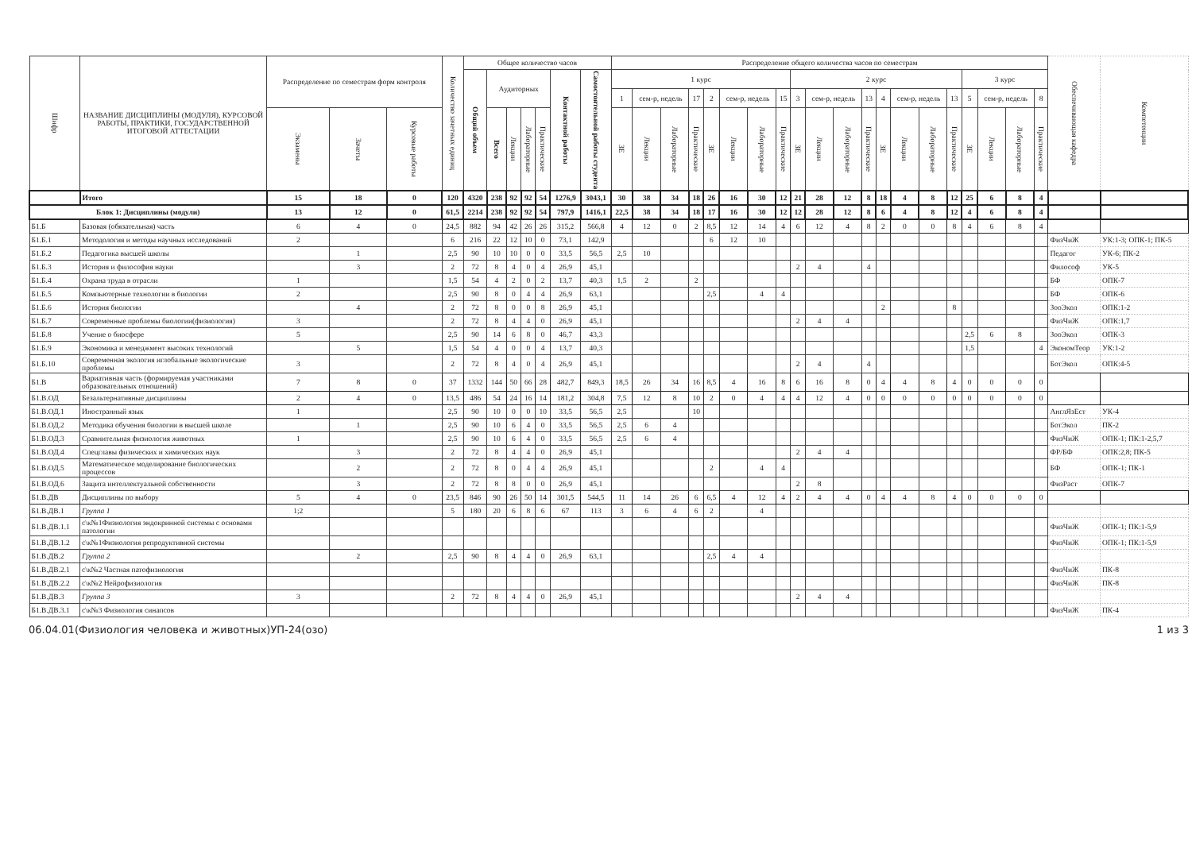| Шифр | НАЗВАНИЕ ДИСЦИПЛИНЫ (МОДУЛЯ), КУРСОВОЙ РАБОТЫ, ПРАКТИКИ, ГОСУДАРСТВЕННОЙ ИТОГОВОЙ АТТЕСТАЦИИ | Распределение по семестрам форм контроля | | | Количество зачетных единиц | Общее количество часов | | | | | | | Распределение общего количества часов по семестрам | | | | | | | | | | | | | | | | | | | | Обеспечивающая кафедра | Компетенции |
| --- | --- | --- | --- | --- | --- | --- | --- | --- | --- | --- | --- | --- | --- | --- | --- | --- | --- | --- | --- | --- | --- | --- | --- | --- | --- | --- | --- | --- | --- | --- | --- | --- | --- | --- |
| | | | | | | Общий объем | Аудиторных | | | | Контактной работы | Самостоятельной работы студента | 1 курс | | | | | | | | 2 курс | | | | | | | | 3 курс | | | | | |
| | | | | | | | | | | | | | 1 | сем-р, недель | | 17 | 2 | сем-р, недель | | 15 | 3 | сем-р, недель | | 13 | 4 | сем-р, недель | | 13 | 5 | сем-р, недель | | 8 | | |
| | | Экзамены | Зачеты | Курсовые работы | | | Всего | Лекции | Лабораторные | Практические | | | ЗЕ | Лекции | Лабораторные | Практические | ЗЕ | Лекции | Лабораторные | Практические | ЗЕ | Лекции | Лабораторные | Практические | ЗЕ | Лекции | Лабораторные | Практические | ЗЕ | Лекции | Лабораторные | Практические | | |
| | Итого | 15 | 18 | 0 | 120 | 4320 | 238 | 92 | 92 | 54 | 1276,9 | 3043,1 | 30 | 38 | 34 | 18 | 26 | 16 | 30 | 12 | 21 | 28 | 12 | 8 | 18 | 4 | 8 | 12 | 25 | 6 | 8 | 4 | | |
| Блок 1: Дисциплины (модули) | | 13 | 12 | 0 | 61,5 | 2214 | 238 | 92 | 92 | 54 | 797,9 | 1416,1 | 22,5 | 38 | 34 | 18 | 17 | 16 | 30 | 12 | 12 | 28 | 12 | 8 | 6 | 4 | 8 | 12 | 4 | 6 | 8 | 4 | | |
| Б1.Б | Базовая (обязательная) часть | 6 | 4 | 0 | 24,5 | 882 | 94 | 42 | 26 | 26 | 315,2 | 566,8 | 4 | 12 | 0 | 2 | 8,5 | 12 | 14 | 4 | 6 | 12 | 4 | 8 | 2 | 0 | 0 | 8 | 4 | 6 | 8 | 4 | | |
| Б1.Б.1 | Методология и методы научных исследований | 2 | | | 6 | 216 | 22 | 12 | 10 | 0 | 73,1 | 142,9 | | | | | 6 | 12 | 10 | | | | | | | | | | | | | | ФизЧиЖ | УК:1-3; ОПК-1; ПК-5 |
| Б1.Б.2 | Педагогика высшей школы | | 1 | | 2,5 | 90 | 10 | 10 | 0 | 0 | 33,5 | 56,5 | 2,5 | 10 | | | | | | | | | | | | | | | | | | | Педагог | УК-6; ПК-2 |
| Б1.Б.3 | История и философия науки | | 3 | | 2 | 72 | 8 | 4 | 0 | 4 | 26,9 | 45,1 | | | | | | | | | 2 | 4 | | 4 | | | | | | | | | Философ | УК-5 |
| Б1.Б.4 | Охрана труда в отрасли | 1 | | | 1,5 | 54 | 4 | 2 | 0 | 2 | 13,7 | 40,3 | 1,5 | 2 | | 2 | | | | | | | | | | | | | | | | | БФ | ОПК-7 |
| Б1.Б.5 | Компьютерные технологии в биологии | 2 | | | 2,5 | 90 | 8 | 0 | 4 | 4 | 26,9 | 63,1 | | | | | 2,5 | | 4 | 4 | | | | | | | | | | | | | БФ | ОПК-6 |
| Б1.Б.6 | История биологии | | 4 | | 2 | 72 | 8 | 0 | 0 | 8 | 26,9 | 45,1 | | | | | | | | | | | | | 2 | | | 8 | | | | | ЗооЭкол | ОПК:1-2 |
| Б1.Б.7 | Современные проблемы биологии(физиология) | 3 | | | 2 | 72 | 8 | 4 | 4 | 0 | 26,9 | 45,1 | | | | | | | | | 2 | 4 | 4 | | | | | | | | | | ФизЧиЖ | ОПК:1,7 |
| Б1.Б.8 | Учение о биосфере | 5 | | | 2,5 | 90 | 14 | 6 | 8 | 0 | 46,7 | 43,3 | | | | | | | | | | | | | | | | | 2,5 | 6 | 8 | | ЗооЭкол | ОПК-3 |
| Б1.Б.9 | Экономика и менеджмент высоких технологий | | 5 | | 1,5 | 54 | 4 | 0 | 0 | 4 | 13,7 | 40,3 | | | | | | | | | | | | | | | | | 1,5 | | | 4 | ЭкономТеор | УК:1-2 |
| Б1.Б.10 | Современная экология иглобальные экологические проблемы | 3 | | | 2 | 72 | 8 | 4 | 0 | 4 | 26,9 | 45,1 | | | | | | | | | 2 | 4 | | 4 | | | | | | | | | БотЭкол | ОПК:4-5 |
| Б1.В | Вариативная часть (формируемая участниками образовательных отношений) | 7 | 8 | 0 | 37 | 1332 | 144 | 50 | 66 | 28 | 482,7 | 849,3 | 18,5 | 26 | 34 | 16 | 8,5 | 4 | 16 | 8 | 6 | 16 | 8 | 0 | 4 | 4 | 8 | 4 | 0 | 0 | 0 | 0 | | |
| Б1.В.ОД | Безальтернативные дисциплины | 2 | 4 | 0 | 13,5 | 486 | 54 | 24 | 16 | 14 | 181,2 | 304,8 | 7,5 | 12 | 8 | 10 | 2 | 0 | 4 | 4 | 4 | 12 | 4 | 0 | 0 | 0 | 0 | 0 | 0 | 0 | 0 | 0 | | |
| Б1.В.ОД.1 | Иностранный язык | 1 | | | 2,5 | 90 | 10 | 0 | 0 | 10 | 33,5 | 56,5 | 2,5 | | | 10 | | | | | | | | | | | | | | | | | АнглЯзЕст | УК-4 |
| Б1.В.ОД.2 | Методика обучения биологии в высшей школе | | 1 | | 2,5 | 90 | 10 | 6 | 4 | 0 | 33,5 | 56,5 | 2,5 | 6 | 4 | | | | | | | | | | | | | | | | | | БотЭкол | ПК-2 |
| Б1.В.ОД.3 | Сравнительная физиология животных | 1 | | | 2,5 | 90 | 10 | 6 | 4 | 0 | 33,5 | 56,5 | 2,5 | 6 | 4 | | | | | | | | | | | | | | | | | | ФизЧиЖ | ОПК-1; ПК:1-2,5,7 |
| Б1.В.ОД.4 | Спецглавы физических и химических наук | | 3 | | 2 | 72 | 8 | 4 | 4 | 0 | 26,9 | 45,1 | | | | | | | | | 2 | 4 | 4 | | | | | | | | | | ФР/БФ | ОПК:2,8; ПК-5 |
| Б1.В.ОД.5 | Математическое моделирование биологических процессов | | 2 | | 2 | 72 | 8 | 0 | 4 | 4 | 26,9 | 45,1 | | | | | 2 | | 4 | 4 | | | | | | | | | | | | | БФ | ОПК-1; ПК-1 |
| Б1.В.ОД.6 | Защита интеллектуальной собственности | | 3 | | 2 | 72 | 8 | 8 | 0 | 0 | 26,9 | 45,1 | | | | | | | | | 2 | 8 | | | | | | | | | | | ФизРаст | ОПК-7 |
| Б1.В.ДВ | Дисциплины по выбору | 5 | 4 | 0 | 23,5 | 846 | 90 | 26 | 50 | 14 | 301,5 | 544,5 | 11 | 14 | 26 | 6 | 6,5 | 4 | 12 | 4 | 2 | 4 | 4 | 0 | 4 | 4 | 8 | 4 | 0 | 0 | 0 | 0 | | |
| Б1.В.ДВ.1 | Группа 1 | 1;2 | | | 5 | 180 | 20 | 6 | 8 | 6 | 67 | 113 | 3 | 6 | 4 | 6 | 2 | | 4 | | | | | | | | | | | | | | | |
| Б1.В.ДВ.1.1 | с\к№1Физиология эндокринной системы с основами патологии | | | | | | | | | | | | | | | | | | | | | | | | | | | | | | | | ФизЧиЖ | ОПК-1; ПК:1-5,9 |
| Б1.В.ДВ.1.2 | с\к№1Физиология репродуктивной системы | | | | | | | | | | | | | | | | | | | | | | | | | | | | | | | | ФизЧиЖ | ОПК-1; ПК:1-5,9 |
| Б1.В.ДВ.2 | Группа 2 | | 2 | | 2,5 | 90 | 8 | 4 | 4 | 0 | 26,9 | 63,1 | | | | | 2,5 | 4 | 4 | | | | | | | | | | | | | | | |
| Б1.В.ДВ.2.1 | с\к№2 Частная патофизиология | | | | | | | | | | | | | | | | | | | | | | | | | | | | | | | | ФизЧиЖ | ПК-8 |
| Б1.В.ДВ.2.2 | с\к№2 Нейрофизиология | | | | | | | | | | | | | | | | | | | | | | | | | | | | | | | | ФизЧиЖ | ПК-8 |
| Б1.В.ДВ.3 | Группа 3 | 3 | | | 2 | 72 | 8 | 4 | 4 | 0 | 26,9 | 45,1 | | | | | | | | | 2 | 4 | 4 | | | | | | | | | | | |
| Б1.В.ДВ.3.1 | с\к№3 Физиология синапсов | | | | | | | | | | | | | | | | | | | | | | | | | | | | | | | | ФизЧиЖ | ПК-4 |
06.04.01(Физиология человека и животных)УП-24(озо) 1 из 3